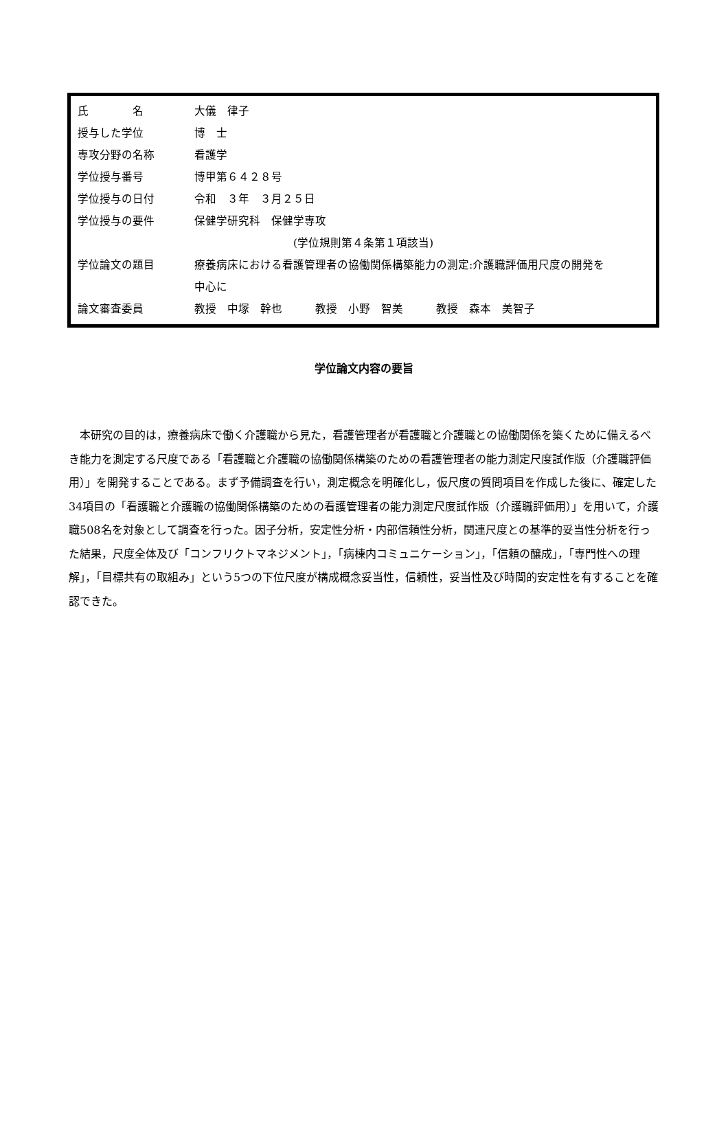| 氏 名 | 大儀 律子 |
| 授与した学位 | 博 士 |
| 専攻分野の名称 | 看護学 |
| 学位授与番号 | 博甲第６４２８号 |
| 学位授与の日付 | 令和 ３年 ３月２５日 |
| 学位授与の要件 | 保健学研究科 保健学専攻 (学位規則第４条第１項該当) |
| 学位論文の題目 | 療養病床における看護管理者の協働関係構築能力の測定:介護職評価用尺度の開発を 中心に |
| 論文審査委員 | 教授 中塚 幹也 教授 小野 智美 教授 森本 美智子 |
学位論文内容の要旨
本研究の目的は，療養病床で働く介護職から見た，看護管理者が看護職と介護職との協働関係を築くために備えるべき能力を測定する尺度である「看護職と介護職の協働関係構築のための看護管理者の能力測定尺度試作版（介護職評価用）」を開発することである。まず予備調査を行い，測定概念を明確化し，仮尺度の質問項目を作成した後に、確定した34項目の「看護職と介護職の協働関係構築のための看護管理者の能力測定尺度試作版（介護職評価用）」を用いて，介護職508名を対象として調査を行った。因子分析，安定性分析・内部信頼性分析，関連尺度との基準的妥当性分析を行った結果，尺度全体及び「コンフリクトマネジメント」，「病棟内コミュニケーション」，「信頼の醸成」，「専門性への理解」，「目標共有の取組み」という5つの下位尺度が構成概念妥当性，信頼性，妥当性及び時間的安定性を有することを確認できた。